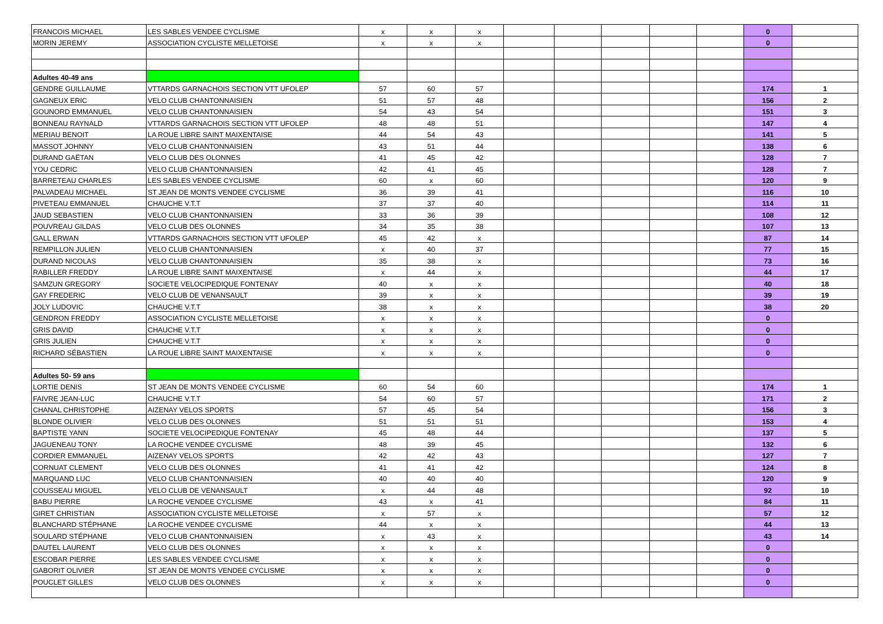| FRANCOIS MICHAEL | LES SABLES VENDEE CYCLISME | x | x | x | | | | | | 0 | |
| MORIN JEREMY | ASSOCIATION CYCLISTE MELLETOISE | x | x | x | | | | | | 0 | |
| Adultes 40-49 ans | | | | | | | | | | | |
| GENDRE GUILLAUME | VTTARDS GARNACHOIS SECTION VTT UFOLEP | 57 | 60 | 57 | | | | | | 174 | 1 |
| GAGNEUX ERIC | VELO CLUB CHANTONNAISIEN | 51 | 57 | 48 | | | | | | 156 | 2 |
| GOUNORD EMMANUEL | VELO CLUB CHANTONNAISIEN | 54 | 43 | 54 | | | | | | 151 | 3 |
| BONNEAU RAYNALD | VTTARDS GARNACHOIS SECTION VTT UFOLEP | 48 | 48 | 51 | | | | | | 147 | 4 |
| MERIAU BENOIT | LA ROUE LIBRE SAINT MAIXENTAISE | 44 | 54 | 43 | | | | | | 141 | 5 |
| MASSOT JOHNNY | VELO CLUB CHANTONNAISIEN | 43 | 51 | 44 | | | | | | 138 | 6 |
| DURAND GAËTAN | VELO CLUB DES OLONNES | 41 | 45 | 42 | | | | | | 128 | 7 |
| YOU CEDRIC | VELO CLUB CHANTONNAISIEN | 42 | 41 | 45 | | | | | | 128 | 7 |
| BARRETEAU CHARLES | LES SABLES VENDEE CYCLISME | 60 | x | 60 | | | | | | 120 | 9 |
| PALVADEAU MICHAEL | ST JEAN DE MONTS VENDEE CYCLISME | 36 | 39 | 41 | | | | | | 116 | 10 |
| PIVETEAU EMMANUEL | CHAUCHE V.T.T | 37 | 37 | 40 | | | | | | 114 | 11 |
| JAUD SEBASTIEN | VELO CLUB CHANTONNAISIEN | 33 | 36 | 39 | | | | | | 108 | 12 |
| POUVREAU GILDAS | VELO CLUB DES OLONNES | 34 | 35 | 38 | | | | | | 107 | 13 |
| GALL ERWAN | VTTARDS GARNACHOIS SECTION VTT UFOLEP | 45 | 42 | x | | | | | | 87 | 14 |
| REMPILLON JULIEN | VELO CLUB CHANTONNAISIEN | x | 40 | 37 | | | | | | 77 | 15 |
| DURAND NICOLAS | VELO CLUB CHANTONNAISIEN | 35 | 38 | x | | | | | | 73 | 16 |
| RABILLER FREDDY | LA ROUE LIBRE SAINT MAIXENTAISE | x | 44 | x | | | | | | 44 | 17 |
| SAMZUN GREGORY | SOCIETE VELOCIPEDIQUE FONTENAY | 40 | x | x | | | | | | 40 | 18 |
| GAY FREDERIC | VELO CLUB DE VENANSAULT | 39 | x | x | | | | | | 39 | 19 |
| JOLY LUDOVIC | CHAUCHE V.T.T | 38 | x | x | | | | | | 38 | 20 |
| GENDRON FREDDY | ASSOCIATION CYCLISTE MELLETOISE | x | x | x | | | | | | 0 | |
| GRIS DAVID | CHAUCHE V.T.T | x | x | x | | | | | | 0 | |
| GRIS JULIEN | CHAUCHE V.T.T | x | x | x | | | | | | 0 | |
| RICHARD SÉBASTIEN | LA ROUE LIBRE SAINT MAIXENTAISE | x | x | x | | | | | | 0 | |
| Adultes 50- 59 ans | | | | | | | | | | | |
| LORTIE DENIS | ST JEAN DE MONTS VENDEE CYCLISME | 60 | 54 | 60 | | | | | | 174 | 1 |
| FAIVRE JEAN-LUC | CHAUCHE V.T.T | 54 | 60 | 57 | | | | | | 171 | 2 |
| CHANAL CHRISTOPHE | AIZENAY VELOS SPORTS | 57 | 45 | 54 | | | | | | 156 | 3 |
| BLONDE OLIVIER | VELO CLUB DES OLONNES | 51 | 51 | 51 | | | | | | 153 | 4 |
| BAPTISTE YANN | SOCIETE VELOCIPEDIQUE FONTENAY | 45 | 48 | 44 | | | | | | 137 | 5 |
| JAGUENEAU TONY | LA ROCHE VENDEE CYCLISME | 48 | 39 | 45 | | | | | | 132 | 6 |
| CORDIER EMMANUEL | AIZENAY VELOS SPORTS | 42 | 42 | 43 | | | | | | 127 | 7 |
| CORNUAT CLEMENT | VELO CLUB DES OLONNES | 41 | 41 | 42 | | | | | | 124 | 8 |
| MARQUAND LUC | VELO CLUB CHANTONNAISIEN | 40 | 40 | 40 | | | | | | 120 | 9 |
| COUSSEAU MIGUEL | VELO CLUB DE VENANSAULT | x | 44 | 48 | | | | | | 92 | 10 |
| BABU PIERRE | LA ROCHE VENDEE CYCLISME | 43 | x | 41 | | | | | | 84 | 11 |
| GIRET CHRISTIAN | ASSOCIATION CYCLISTE MELLETOISE | x | 57 | x | | | | | | 57 | 12 |
| BLANCHARD STÉPHANE | LA ROCHE VENDEE CYCLISME | 44 | x | x | | | | | | 44 | 13 |
| SOULARD STÉPHANE | VELO CLUB CHANTONNAISIEN | x | 43 | x | | | | | | 43 | 14 |
| DAUTEL LAURENT | VELO CLUB DES OLONNES | x | x | x | | | | | | 0 | |
| ESCOBAR PIERRE | LES SABLES VENDEE CYCLISME | x | x | x | | | | | | 0 | |
| GABORIT OLIVIER | ST JEAN DE MONTS VENDEE CYCLISME | x | x | x | | | | | | 0 | |
| POUCLET GILLES | VELO CLUB DES OLONNES | x | x | x | | | | | | 0 | |